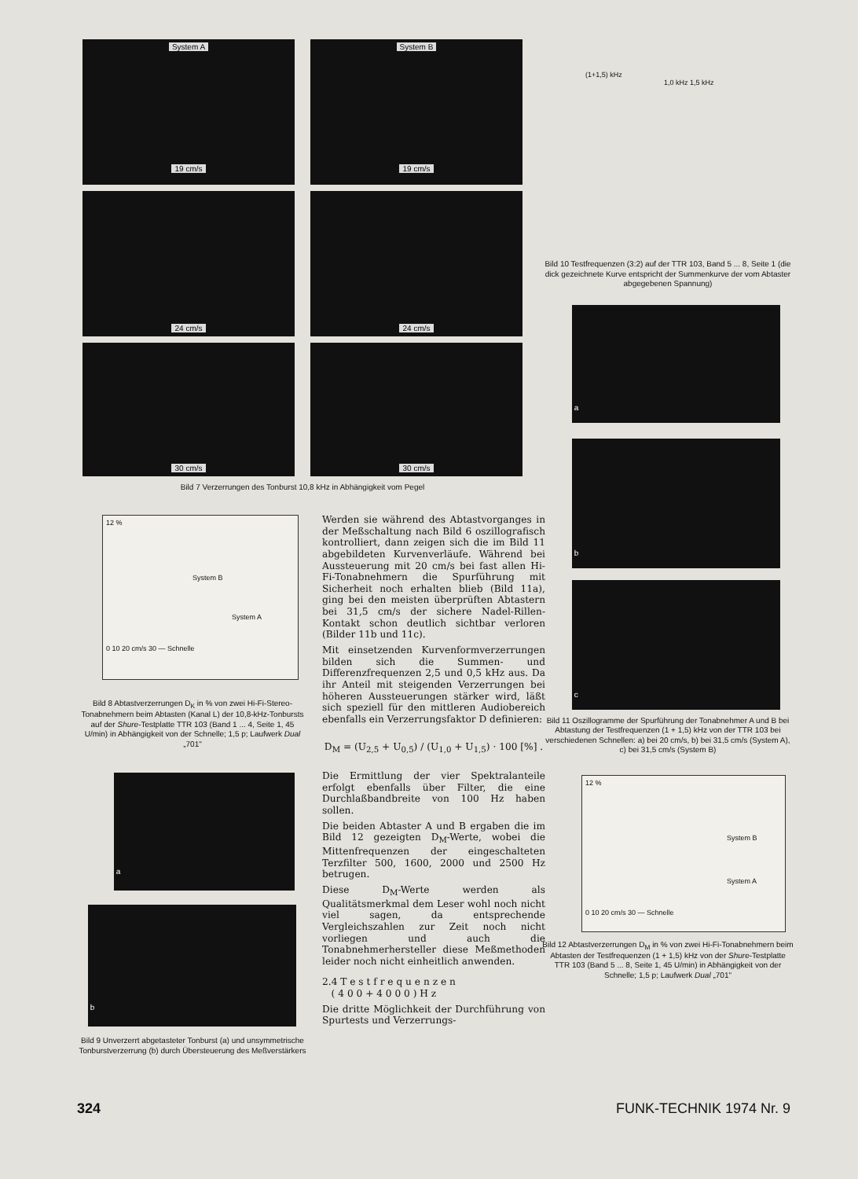System A 19 cm/s
System B 19 cm/s
24 cm/s
24 cm/s
30 cm/s
30 cm/s
Bild 7 Verzerrungen des Tonburst 10,8 kHz in Abhängigkeit vom Pegel
12 %
System B
System A
0 10 20 cm/s 30 — Schnelle
Bild 8 Abtastverzerrungen D<sub>K</sub> in % von zwei Hi-Fi-Stereo-Tonabnehmern beim Abtasten (Kanal L) der 10,8-kHz-Tonbursts auf der Shure-Testplatte TTR 103 (Band 1 ... 4, Seite 1, 45 U/min) in Abhängigkeit von der Schnelle; 1,5 p; Laufwerk Dual „701"
a
b
Bild 9 Unverzerrt abgetasteter Tonburst (a) und unsymmetrische Tonburstverzerrung (b) durch Übersteuerung des Meßverstärkers
Werden sie während des Abtastvorganges in der Meßschaltung nach Bild 6 oszillografisch kontrolliert, dann zeigen sich die im Bild 11 abgebildeten Kurvenverläufe. Während bei Aussteuerung mit 20 cm/s bei fast allen Hi-Fi-Tonabnehmern die Spurführung mit Sicherheit noch erhalten blieb (Bild 11a), ging bei den meisten überprüften Abtastern bei 31,5 cm/s der sichere Nadel-Rillen-Kontakt schon deutlich sichtbar verloren (Bilder 11b und 11c).
Mit einsetzenden Kurvenformverzerrungen bilden sich die Summen- und Differenzfrequenzen 2,5 und 0,5 kHz aus. Da ihr Anteil mit steigenden Verzerrungen bei höheren Aussteuerungen stärker wird, läßt sich speziell für den mittleren Audiobereich ebenfalls ein Verzerrungsfaktor D definieren:
D<sub>M</sub> = (U<sub>2,5</sub> + U<sub>0,5</sub>) / (U<sub>1,0</sub> + U<sub>1,5</sub>) · 100 [%] .
Die Ermittlung der vier Spektralanteile erfolgt ebenfalls über Filter, die eine Durchlaßbandbreite von 100 Hz haben sollen.
Die beiden Abtaster A und B ergaben die im Bild 12 gezeigten D<sub>M</sub>-Werte, wobei die Mittenfrequenzen der eingeschalteten Terzfilter 500, 1600, 2000 und 2500 Hz betrugen.
Diese D<sub>M</sub>-Werte werden als Qualitätsmerkmal dem Leser wohl noch nicht viel sagen, da entsprechende Vergleichszahlen zur Zeit noch nicht vorliegen und auch die Tonabnehmerhersteller diese Meßmethoden leider noch nicht einheitlich anwenden.
2.4 T e s t f r e q u e n z e n
( 4 0 0 + 4 0 0 0 ) H z
Die dritte Möglichkeit der Durchführung von Spurtests und Verzerrungs-
(1+1,5) kHz
1,0 kHz 1,5 kHz
Bild 10 Testfrequenzen (3:2) auf der TTR 103, Band 5 ... 8, Seite 1 (die dick gezeichnete Kurve entspricht der Summenkurve der vom Abtaster abgegebenen Spannung)
a
b
c
Bild 11 Oszillogramme der Spurführung der Tonabnehmer A und B bei Abtastung der Testfrequenzen (1 + 1,5) kHz von der TTR 103 bei verschiedenen Schnellen: a) bei 20 cm/s, b) bei 31,5 cm/s (System A), c) bei 31,5 cm/s (System B)
12 %
System B
System A
0 10 20 cm/s 30 — Schnelle
Bild 12 Abtastverzerrungen D<sub>M</sub> in % von zwei Hi-Fi-Tonabnehmern beim Abtasten der Testfrequenzen (1 + 1,5) kHz von der Shure-Testplatte TTR 103 (Band 5 ... 8, Seite 1, 45 U/min) in Abhängigkeit von der Schnelle; 1,5 p; Laufwerk Dual „701"
324 FUNK-TECHNIK 1974 Nr. 9